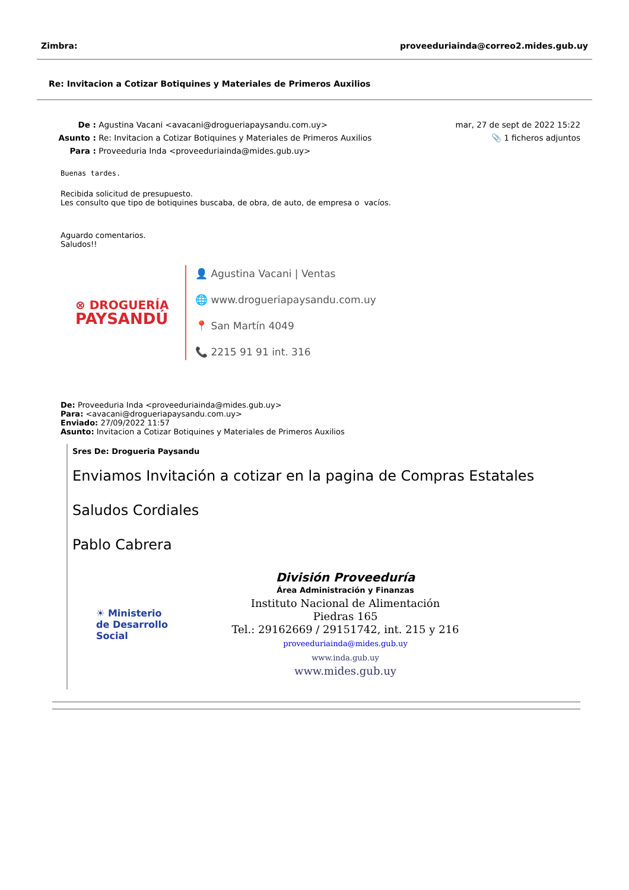Zimbra: proveeduriainda@correo2.mides.gub.uy
Re: Invitacion a Cotizar Botiquines y Materiales de Primeros Auxilios
| De : | Agustina Vacani <avacani@drogueriapaysandu.com.uy> | mar, 27 de sept de 2022 15:22 |
| Asunto : | Re: Invitacion a Cotizar Botiquines y Materiales de Primeros Auxilios | 📎 1 ficheros adjuntos |
| Para : | Proveeduria Inda <proveeduriainda@mides.gub.uy> | |
Buenas tardes.
Recibida solicitud de presupuesto.
Les consulto que tipo de botiquines buscaba, de obra, de auto, de empresa o vacíos.
Aguardo comentarios.
Saludos!!
⊗ DROGUERÍA
PAYSANDÚ
👤 Agustina Vacani | Ventas
🌐 www.drogueriapaysandu.com.uy
📍 San Martín 4049
📞 2215 91 91 int. 316
De: Proveeduria Inda <proveeduriainda@mides.gub.uy>
Para: <avacani@drogueriapaysandu.com.uy>
Enviado: 27/09/2022 11:57
Asunto: Invitacion a Cotizar Botiquines y Materiales de Primeros Auxilios
Sres De: Drogueria Paysandu
Enviamos Invitación a cotizar en la pagina de Compras Estatales
Saludos Cordiales
Pablo Cabrera
☀ Ministerio
de Desarrollo
Social
División Proveeduría
Área Administración y Finanzas
Instituto Nacional de Alimentación
Piedras 165
Tel.: 29162669 / 29151742, int. 215 y 216
proveeduriainda@mides.gub.uy
www.inda.gub.uy
www.mides.gub.uy